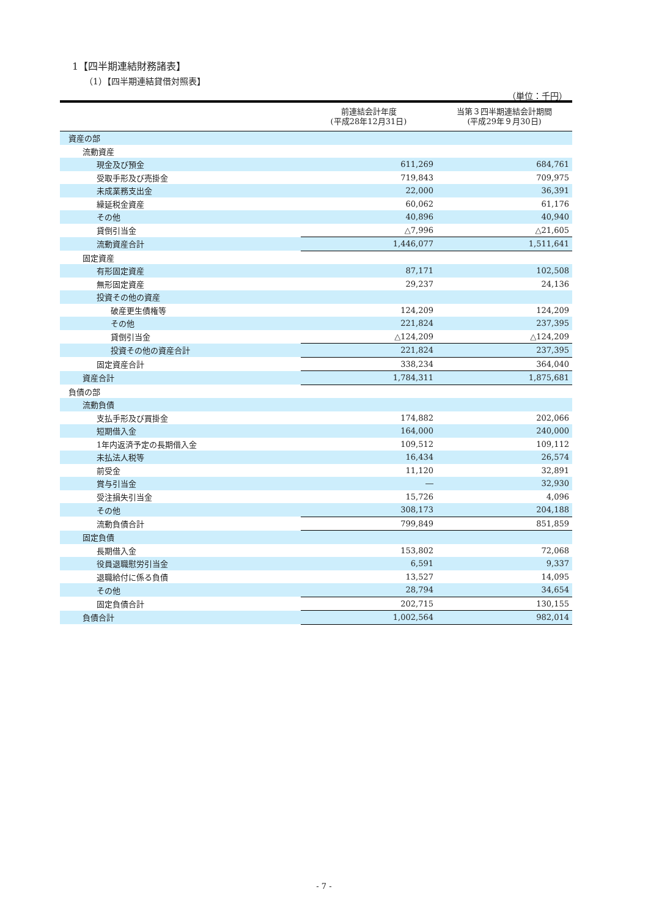1【四半期連結財務諸表】
（1）【四半期連結貸借対照表】
（単位：千円）
| | 前連結会計年度 (平成28年12月31日) | 当第３四半期連結会計期間 (平成29年９月30日) |
| --- | --- | --- |
| 資産の部 | | |
| 流動資産 | | |
| 現金及び預金 | 611,269 | 684,761 |
| 受取手形及び売掛金 | 719,843 | 709,975 |
| 未成業務支出金 | 22,000 | 36,391 |
| 繰延税金資産 | 60,062 | 61,176 |
| その他 | 40,896 | 40,940 |
| 貸倒引当金 | △7,996 | △21,605 |
| 流動資産合計 | 1,446,077 | 1,511,641 |
| 固定資産 | | |
| 有形固定資産 | 87,171 | 102,508 |
| 無形固定資産 | 29,237 | 24,136 |
| 投資その他の資産 | | |
| 破産更生債権等 | 124,209 | 124,209 |
| その他 | 221,824 | 237,395 |
| 貸倒引当金 | △124,209 | △124,209 |
| 投資その他の資産合計 | 221,824 | 237,395 |
| 固定資産合計 | 338,234 | 364,040 |
| 資産合計 | 1,784,311 | 1,875,681 |
| 負債の部 | | |
| 流動負債 | | |
| 支払手形及び買掛金 | 174,882 | 202,066 |
| 短期借入金 | 164,000 | 240,000 |
| 1年内返済予定の長期借入金 | 109,512 | 109,112 |
| 未払法人税等 | 16,434 | 26,574 |
| 前受金 | 11,120 | 32,891 |
| 賞与引当金 | ― | 32,930 |
| 受注損失引当金 | 15,726 | 4,096 |
| その他 | 308,173 | 204,188 |
| 流動負債合計 | 799,849 | 851,859 |
| 固定負債 | | |
| 長期借入金 | 153,802 | 72,068 |
| 役員退職慰労引当金 | 6,591 | 9,337 |
| 退職給付に係る負債 | 13,527 | 14,095 |
| その他 | 28,794 | 34,654 |
| 固定負債合計 | 202,715 | 130,155 |
| 負債合計 | 1,002,564 | 982,014 |
- 7 -